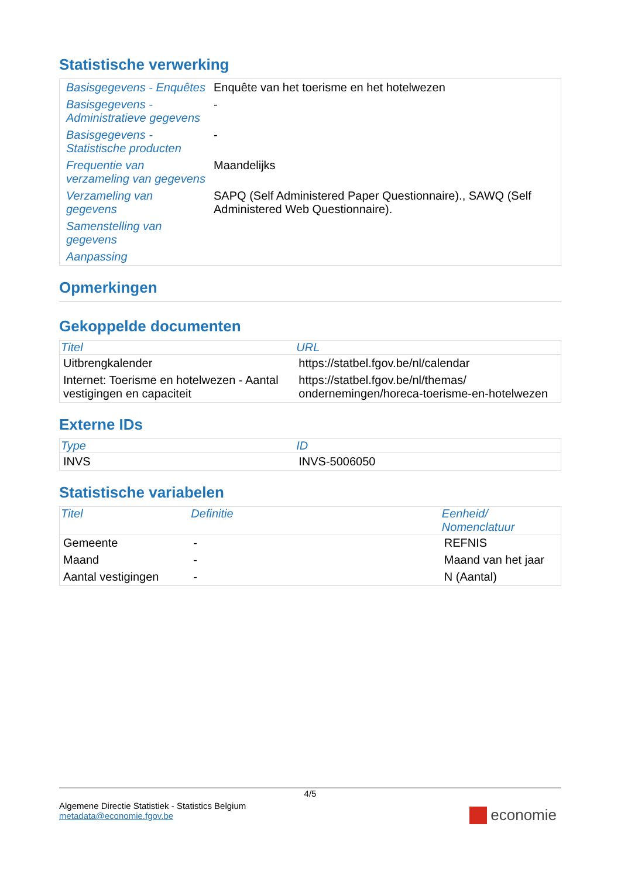Statistische verwerking
| Basisgegevens - Enquêtes | Enquête van het toerisme en het hotelwezen |
| Basisgegevens - Administratieve gegevens | - |
| Basisgegevens - Statistische producten | - |
| Frequentie van verzameling van gegevens | Maandelijks |
| Verzameling van gegevens | SAPQ (Self Administered Paper Questionnaire)., SAWQ (Self Administered Web Questionnaire). |
| Samenstelling van gegevens | |
| Aanpassing | |
Opmerkingen
Gekoppelde documenten
| Titel | URL |
| --- | --- |
| Uitbrengkalender | https://statbel.fgov.be/nl/calendar |
| Internet: Toerisme en hotelwezen - Aantal vestigingen en capaciteit | https://statbel.fgov.be/nl/themas/ ondernemingen/horeca-toerisme-en-hotelwezen |
Externe IDs
| Type | ID |
| --- | --- |
| INVS | INVS-5006050 |
Statistische variabelen
| Titel | Definitie | Eenheid/ Nomenclatuur |
| --- | --- | --- |
| Gemeente | - | REFNIS |
| Maand | - | Maand van het jaar |
| Aantal vestigingen | - | N (Aantal) |
4/5
Algemene Directie Statistiek - Statistics Belgium
metadata@economie.fgov.be
economie